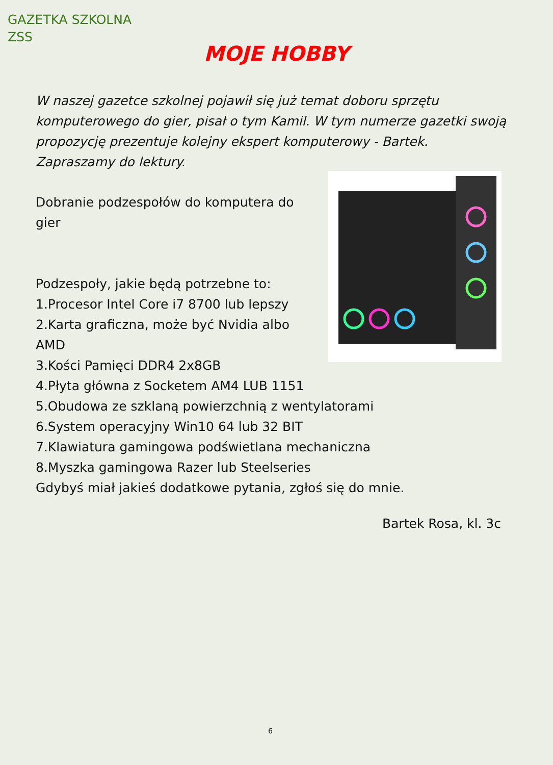GAZETKA SZKOLNA
ZSS
MOJE HOBBY
W naszej gazetce szkolnej pojawił się już temat doboru sprzętu komputerowego do gier, pisał o tym Kamil. W tym numerze gazetki swoją propozycję prezentuje kolejny ekspert komputerowy - Bartek. Zapraszamy do lektury.
Dobranie podzespołów do komputera do
gier
Podzespoły, jakie będą potrzebne to:
1.Procesor Intel Core i7 8700 lub lepszy
2.Karta graficzna, może być Nvidia albo
AMD
3.Kości Pamięci DDR4 2x8GB
4.Płyta główna z Socketem AM4 LUB 1151
5.Obudowa ze szklaną powierzchnią z wentylatorami
6.System operacyjny Win10 64 lub 32 BIT
7.Klawiatura gamingowa podświetlana mechaniczna
8.Myszka gamingowa Razer lub Steelseries
Gdybyś miał jakieś dodatkowe pytania, zgłoś się do mnie.
Bartek Rosa, kl. 3c
6